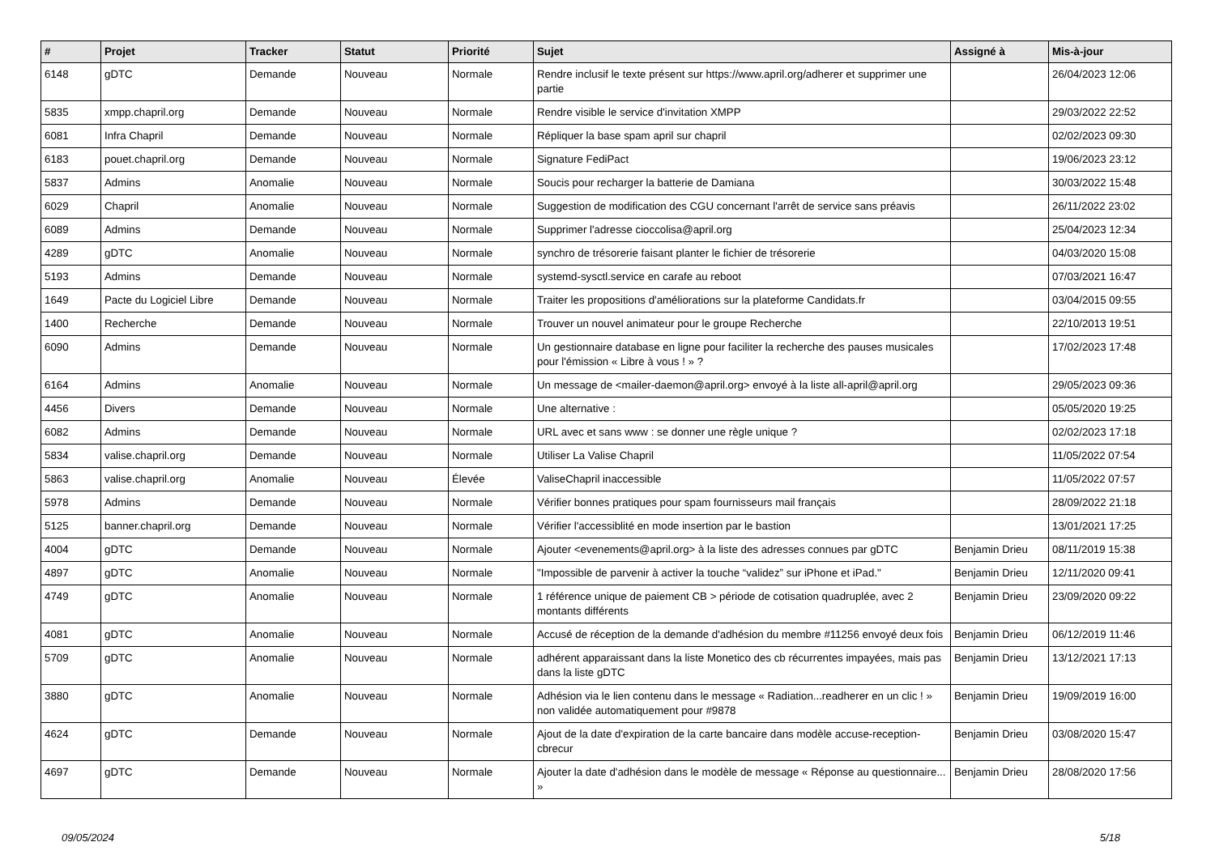| # | Projet | Tracker | Statut | Priorité | Sujet | Assigné à | Mis-à-jour |
| --- | --- | --- | --- | --- | --- | --- | --- |
| 6148 | gDTC | Demande | Nouveau | Normale | Rendre inclusif le texte présent sur https://www.april.org/adherer et supprimer une partie | | 26/04/2023 12:06 |
| 5835 | xmpp.chapril.org | Demande | Nouveau | Normale | Rendre visible le service d'invitation XMPP | | 29/03/2022 22:52 |
| 6081 | Infra Chapril | Demande | Nouveau | Normale | Répliquer la base spam april sur chapril | | 02/02/2023 09:30 |
| 6183 | pouet.chapril.org | Demande | Nouveau | Normale | Signature FediPact | | 19/06/2023 23:12 |
| 5837 | Admins | Anomalie | Nouveau | Normale | Soucis pour recharger la batterie de Damiana | | 30/03/2022 15:48 |
| 6029 | Chapril | Anomalie | Nouveau | Normale | Suggestion de modification des CGU concernant l'arrêt de service sans préavis | | 26/11/2022 23:02 |
| 6089 | Admins | Demande | Nouveau | Normale | Supprimer l'adresse cioccolisa@april.org | | 25/04/2023 12:34 |
| 4289 | gDTC | Anomalie | Nouveau | Normale | synchro de trésorerie faisant planter le fichier de trésorerie | | 04/03/2020 15:08 |
| 5193 | Admins | Demande | Nouveau | Normale | systemd-sysctl.service en carafe au reboot | | 07/03/2021 16:47 |
| 1649 | Pacte du Logiciel Libre | Demande | Nouveau | Normale | Traiter les propositions d'améliorations sur la plateforme Candidats.fr | | 03/04/2015 09:55 |
| 1400 | Recherche | Demande | Nouveau | Normale | Trouver un nouvel animateur pour le groupe Recherche | | 22/10/2013 19:51 |
| 6090 | Admins | Demande | Nouveau | Normale | Un gestionnaire database en ligne pour faciliter la recherche des pauses musicales pour l'émission « Libre à vous ! » ? | | 17/02/2023 17:48 |
| 6164 | Admins | Anomalie | Nouveau | Normale | Un message de <mailer-daemon@april.org> envoyé à la liste all-april@april.org | | 29/05/2023 09:36 |
| 4456 | Divers | Demande | Nouveau | Normale | Une alternative : | | 05/05/2020 19:25 |
| 6082 | Admins | Demande | Nouveau | Normale | URL avec et sans www : se donner une règle unique ? | | 02/02/2023 17:18 |
| 5834 | valise.chapril.org | Demande | Nouveau | Normale | Utiliser La Valise Chapril | | 11/05/2022 07:54 |
| 5863 | valise.chapril.org | Anomalie | Nouveau | Élevée | ValiseChapril inaccessible | | 11/05/2022 07:57 |
| 5978 | Admins | Demande | Nouveau | Normale | Vérifier bonnes pratiques pour spam fournisseurs mail français | | 28/09/2022 21:18 |
| 5125 | banner.chapril.org | Demande | Nouveau | Normale | Vérifier l'accessiblité en mode insertion par le bastion | | 13/01/2021 17:25 |
| 4004 | gDTC | Demande | Nouveau | Normale | Ajouter <evenements@april.org> à la liste des adresses connues par gDTC | Benjamin Drieu | 08/11/2019 15:38 |
| 4897 | gDTC | Anomalie | Nouveau | Normale | "Impossible de parvenir à activer la touche “validez” sur iPhone et iPad." | Benjamin Drieu | 12/11/2020 09:41 |
| 4749 | gDTC | Anomalie | Nouveau | Normale | 1 référence unique de paiement CB > période de cotisation quadruplée, avec 2 montants différents | Benjamin Drieu | 23/09/2020 09:22 |
| 4081 | gDTC | Anomalie | Nouveau | Normale | Accusé de réception de la demande d'adhésion du membre #11256 envoyé deux fois | Benjamin Drieu | 06/12/2019 11:46 |
| 5709 | gDTC | Anomalie | Nouveau | Normale | adhérent apparaissant dans la liste Monetico des cb récurrentes impayées, mais pas dans la liste gDTC | Benjamin Drieu | 13/12/2021 17:13 |
| 3880 | gDTC | Anomalie | Nouveau | Normale | Adhésion via le lien contenu dans le message « Radiation...readherer en un clic ! » non validée automatiquement pour #9878 | Benjamin Drieu | 19/09/2019 16:00 |
| 4624 | gDTC | Demande | Nouveau | Normale | Ajout de la date d'expiration de la carte bancaire dans modèle accuse-reception-cbrecur | Benjamin Drieu | 03/08/2020 15:47 |
| 4697 | gDTC | Demande | Nouveau | Normale | Ajouter la date d'adhésion dans le modèle de message « Réponse au questionnaire... » | Benjamin Drieu | 28/08/2020 17:56 |
09/05/2024 5/18